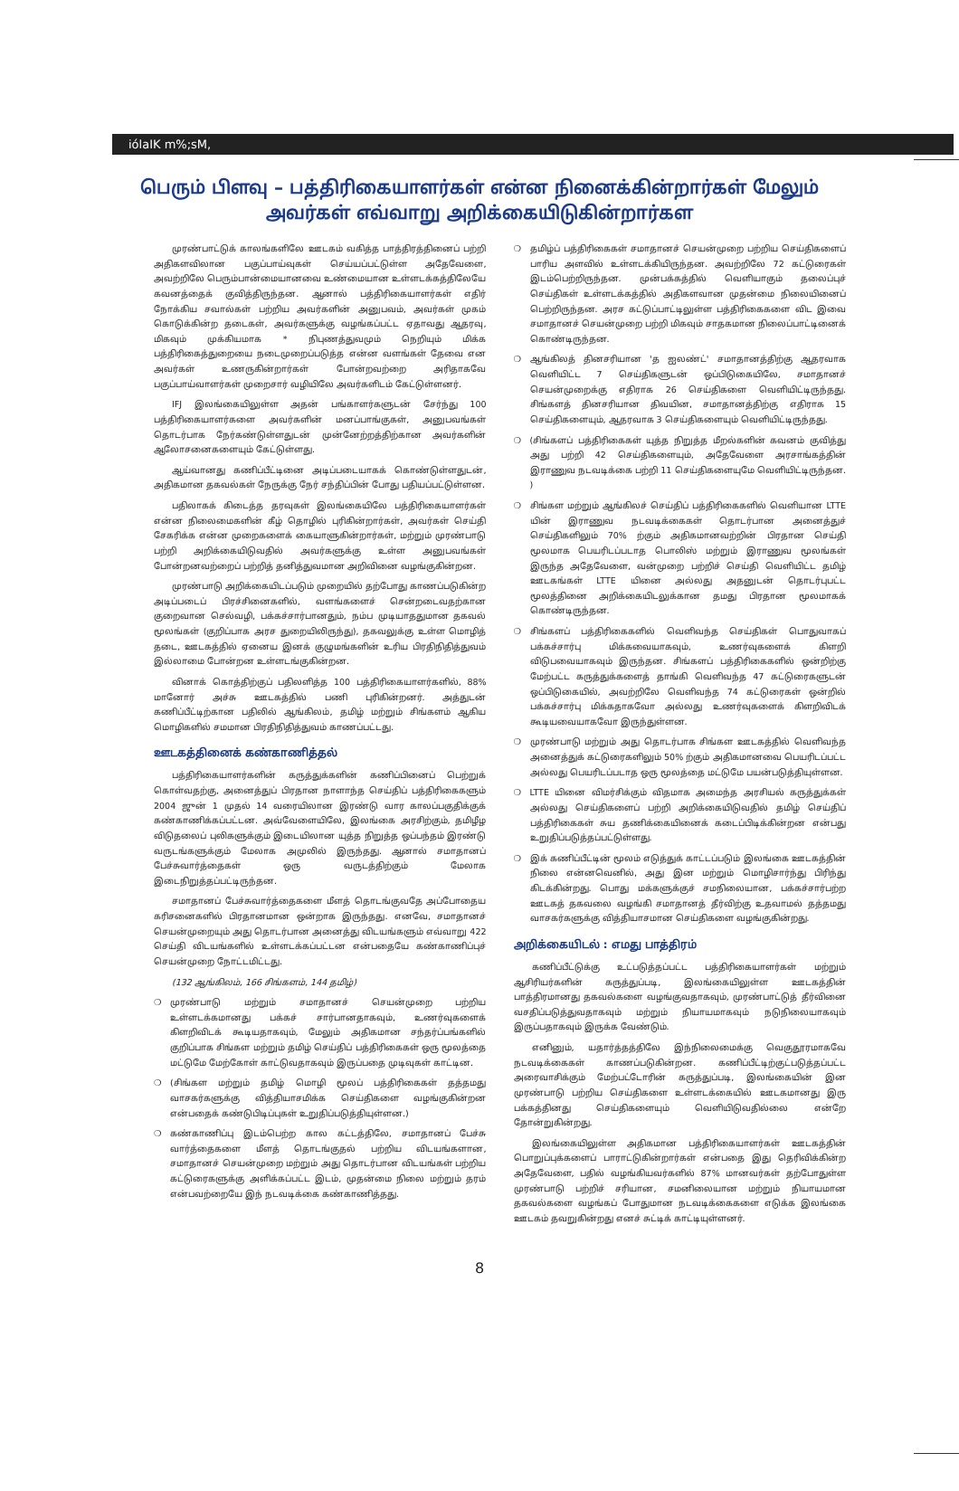iólaIK m%;sM,
பெரும் பிளவு – பத்திரிகையாளர்கள் என்ன நினைக்கின்றார்கள் மேலும் அவர்கள் எவ்வாறு அறிக்கையிடுகின்றார்கள
முரண்பாட்டுக் காலங்களிலே ஊடகம் வகித்த பாத்திரத்தினைப் பற்றி அதிகளவிலான பகுப்பாய்வுகள் செய்யப்பட்டுள்ள அதேவேளை, அவற்றிலே பெரும்பான்மையானவை உண்மையான உள்ளடக்கத்திலேயே கவனத்தைக் குவித்திருந்தன. ஆனால் பத்திரிகையாளர்கள் எதிர் நோக்கிய சவால்கள் பற்றிய அவர்களின் அனுபவம், அவர்கள் முகம் கொடுக்கின்ற தடைகள், அவர்களுக்கு வழங்கப்பட்ட ஏதாவது ஆதரவு, மிகவும் முக்கியமாக * நிபுணத்துவமும் நெறியும் மிக்க பத்திரிகைத்துறையை நடைமுறைப்படுத்த என்ன வளங்கள் தேவை என அவர்கள் உணருகின்றார்கள் போன்றவற்றை அரிதாகவே பகுப்பாய்வாளர்கள் முறைசார் வழியிலே அவர்களிடம் கேட்டுள்ளனர்.
IFJ இலங்கையிலுள்ள அதன் பங்காளர்களுடன் சேர்ந்து 100 பத்திரிகையாளர்களை அவர்களின் மனப்பாங்குகள், அனுபவங்கள் தொடர்பாக நேர்கண்டுள்ளதுடன் முன்னேற்றத்திற்கான அவர்களின் ஆலோசனைகளையும் கேட்டுள்ளது.
ஆய்வானது கணிப்பீட்டினை அடிப்படையாகக் கொண்டுள்ளதுடன், அதிகமான தகவல்கள் நேருக்கு நேர் சந்திப்பின் போது பதியப்பட்டுள்ளன.
பதிலாகக் கிடைத்த தரவுகள் இலங்கையிலே பத்திரிகையாளர்கள் என்ன நிலைமைகளின் கீழ் தொழில் புரிகின்றார்கள், அவர்கள் செய்தி சேகரிக்க என்ன முறைகளைக் கையாளுகின்றார்கள், மற்றும் முரண்பாடு பற்றி அறிக்கையிடுவதில் அவர்களுக்கு உள்ள அனுபவங்கள் போன்றனவற்றைப் பற்றித் தனித்துவமான அறிவினை வழங்குகின்றன.
முரண்பாடு அறிக்கையிடப்படும் முறையில் தற்போது காணப்படுகின்ற அடிப்படைப் பிரச்சினைகளில், வளங்களைச் சென்றடைவதற்கான குறைவான செல்வழி, பக்கச்சார்பானதும், நம்ப முடியாததுமான தகவல் மூலங்கள் (குறிப்பாக அரச துறையிலிருந்து), தகவலுக்கு உள்ள மொழித் தடை, ஊடகத்தில் ஏனைய இனக் குழுமங்களின் உரிய பிரதிநிதித்துவம் இல்லாமை போன்றன உள்ளடங்குகின்றன.
வினாக் கொத்திற்குப் பதிலளித்த 100 பத்திரிகையாளர்களில், 88% மானோர் அச்சு ஊடகத்தில் பணி புரிகின்றனர். அத்துடன் கணிப்பீட்டிற்கான பதிலில் ஆங்கிலம், தமிழ் மற்றும் சிங்களம் ஆகிய மொழிகளில் சமமான பிரதிநிதித்துவம் காணப்பட்டது.
ஊடகத்தினைக் கண்காணித்தல்
பத்திரிகையாளர்களின் கருத்துக்களின் கணிப்பினைப் பெற்றுக் கொள்வதற்கு, அனைத்துப் பிரதான நாளாந்த செய்திப் பத்திரிகைகளும் 2004 ஜுன் 1 முதல் 14 வரையிலான இரண்டு வார காலப்பகுதிக்குக் கண்காணிக்கப்பட்டன. அவ்வேளையிலே, இலங்கை அரசிற்கும், தமிழீழ விடுதலைப் புலிகளுக்கும் இடையிலான யுத்த நிறுத்த ஒப்பந்தம் இரண்டு வருடங்களுக்கும் மேலாக அமுலில் இருந்தது. ஆனால் சமாதானப் பேச்சுவார்த்தைகள் ஒரு வருடத்திற்கும் மேலாக இடைநிறுத்தப்பட்டிருந்தன.
சமாதானப் பேச்சுவார்த்தைகளை மீளத் தொடங்குவதே அப்போதைய கரிசனைகளில் பிரதானமான ஒன்றாக இருந்தது. எனவே, சமாதானச் செயன்முறையும் அது தொடர்பான அனைத்து விடயங்களும் எவ்வாறு 422 செய்தி விடயங்களில் உள்ளடக்கப்பட்டன என்பதையே கண்காணிப்புச் செயன்முறை நோட்டமிட்டது.
(132 ஆங்கிலம், 166 சிங்களம், 144 தமிழ்)
❍ முரண்பாடு மற்றும் சமாதானச் செயன்முறை பற்றிய உள்ளடக்கமானது பக்கச் சார்பானதாகவும், உணர்வுகளைக் கிளறிவிடக் கூடியதாகவும், மேலும் அதிகமான சந்தர்ப்பங்களில் குறிப்பாக சிங்கள மற்றும் தமிழ் செய்திப் பத்திரிகைகள் ஒரு மூலத்தை மட்டுமே மேற்கோள் காட்டுவதாகவும் இருப்பதை முடிவுகள் காட்டின.
❍ (சிங்கள மற்றும் தமிழ் மொழி மூலப் பத்திரிகைகள் தத்தமது வாசகர்களுக்கு வித்தியாசமிக்க செய்திகளை வழங்குகின்றன என்பதைக் கண்டுபிடிப்புகள் உறுதிப்படுத்தியுள்ளன.)
❍ கண்காணிப்பு இடம்பெற்ற கால கட்டத்திலே, சமாதானப் பேச்சு வார்த்தைகளை மீளத் தொடங்குதல் பற்றிய விடயங்களான, சமாதானச் செயன்முறை மற்றும் அது தொடர்பான விடயங்கள் பற்றிய கட்டுரைகளுக்கு அளிக்கப்பட்ட இடம், முதன்மை நிலை மற்றும் தரம் என்பவற்றையே இந் நடவடிக்கை கண்காணித்தது.
❍ தமிழ்ப் பத்திரிகைகள் சமாதானச் செயன்முறை பற்றிய செய்திகளைப் பாரிய அளவில் உள்ளடக்கியிருந்தன. அவற்றிலே 72 கட்டுரைகள் இடம்பெற்றிருந்தன. முன்பக்கத்தில் வெளியாகும் தலைப்புச் செய்திகள் உள்ளடக்கத்தில் அதிகளவான முதன்மை நிலையினைப் பெற்றிருந்தன. அரச கட்டுப்பாட்டிலுள்ள பத்திரிகைகளை விட இவை சமாதானச் செயன்முறை பற்றி மிகவும் சாதகமான நிலைப்பாட்டினைக் கொண்டிருந்தன.
❍ ஆங்கிலத் தினசரியான 'த ஐலண்ட்' சமாதானத்திற்கு ஆதரவாக வெளியிட்ட 7 செய்திகளுடன் ஒப்பிடுகையிலே, சமாதானச் செயன்முறைக்கு எதிராக 26 செய்திகளை வெளியிட்டிருந்தது. சிங்களத் தினசரியான திவயின, சமாதானத்திற்கு எதிராக 15 செய்திகளையும், ஆதரவாக 3 செய்திகளையும் வெளியிட்டிருந்தது.
❍ (சிங்களப் பத்திரிகைகள் யுத்த நிறுத்த மீறல்களின் கவனம் குவித்து அது பற்றி 42 செய்திகளையும், அதேவேளை அரசாங்கத்தின் இராணுவ நடவடிக்கை பற்றி 11 செய்திகளையுமே வெளியிட்டிருந்தன. )
❍ சிங்கள மற்றும் ஆங்கிலச் செய்திப் பத்திரிகைகளில் வெளியான LTTE யின் இராணுவ நடவடிக்கைகள் தொடர்பான அனைத்துச் செய்திகளிலும் 70% ற்கும் அதிகமானவற்றின் பிரதான செய்தி மூலமாக பெயரிடப்படாத பொலிஸ் மற்றும் இராணுவ மூலங்கள் இருந்த அதேவேளை, வன்முறை பற்றிச் செய்தி வெளியிட்ட தமிழ் ஊடகங்கள் LTTE யினை அல்லது அதனுடன் தொடர்புபட்ட மூலத்தினை அறிக்கையிடலுக்கான தமது பிரதான மூலமாகக் கொண்டிருந்தன.
❍ சிங்களப் பத்திரிகைகளில் வெளிவந்த செய்திகள் பொதுவாகப் பக்கச்சார்பு மிக்கவையாகவும், உணர்வுகளைக் கிளறி விடுபவையாகவும் இருந்தன. சிங்களப் பத்திரிகைகளில் ஒன்றிற்கு மேற்பட்ட கருத்துக்களைத் தாங்கி வெளிவந்த 47 கட்டுரைகளுடன் ஒப்பிடுகையில், அவற்றிலே வெளிவந்த 74 கட்டுரைகள் ஒன்றில் பக்கச்சார்பு மிக்கதாகவோ அல்லது உணர்வுகளைக் கிளறிவிடக் கூடியவையாகவோ இருந்துள்ளன.
❍ முரண்பாடு மற்றும் அது தொடர்பாக சிங்கள ஊடகத்தில் வெளிவந்த அனைத்துக் கட்டுரைகளிலும் 50% ற்கும் அதிகமானவை பெயரிடப்பட்ட அல்லது பெயரிடப்படாத ஒரு மூலத்தை மட்டுமே பயன்படுத்தியுள்ளன.
❍ LTTE யினை விமர்சிக்கும் விதமாக அமைந்த அரசியல் கருத்துக்கள் அல்லது செய்திகளைப் பற்றி அறிக்கையிடுவதில் தமிழ் செய்திப் பத்திரிகைகள் சுய தணிக்கையினைக் கடைப்பிடிக்கின்றன என்பது உறுதிப்படுத்தப்பட்டுள்ளது.
❍ இக் கணிப்பீட்டின் மூலம் எடுத்துக் காட்டப்படும் இலங்கை ஊடகத்தின் நிலை என்னவெனில், அது இன மற்றும் மொழிசார்ந்து பிரிந்து கிடக்கின்றது. பொது மக்களுக்குச் சமநிலையான, பக்கச்சார்பற்ற ஊடகத் தகவலை வழங்கி சமாதானத் தீர்விற்கு உதவாமல் தத்தமது வாசகர்களுக்கு வித்தியாசமான செய்திகளை வழங்குகின்றது.
அறிக்கையிடல் : எமது பாத்திரம்
கணிப்பீட்டுக்கு உட்படுத்தப்பட்ட பத்திரிகையாளர்கள் மற்றும் ஆசிரியர்களின் கருத்துப்படி, இலங்கையிலுள்ள ஊடகத்தின் பாத்திரமானது தகவல்களை வழங்குவதாகவும், முரண்பாட்டுத் தீர்வினை வசதிப்படுத்துவதாகவும் மற்றும் நியாயமாகவும் நடுநிலையாகவும் இருப்பதாகவும் இருக்க வேண்டும்.
எனினும், யதார்த்தத்திலே இந்நிலைமைக்கு வெகுதூரமாகவே நடவடிக்கைகள் காணப்படுகின்றன. கணிப்பீட்டிற்குட்படுத்தப்பட்ட அரைவாசிக்கும் மேற்பட்டோரின் கருத்துப்படி, இலங்கையின் இன முரண்பாடு பற்றிய செய்திகளை உள்ளடக்கையில் ஊடகமானது இரு பக்கத்தினது செய்திகளையும் வெளியிடுவதில்லை என்றே தோன்றுகின்றது.
இலங்கையிலுள்ள அதிகமான பத்திரிகையாளர்கள் ஊடகத்தின் பொறுப்புக்களைப் பாராட்டுகின்றார்கள் என்பதை இது தெரிவிக்கின்ற அதேவேளை, பதில் வழங்கியவர்களில் 87% மானவர்கள் தற்போதுள்ள முரண்பாடு பற்றிச் சரியான, சமனிலையான மற்றும் நியாயமான தகவல்களை வழங்கப் போதுமான நடவடிக்கைகளை எடுக்க இலங்கை ஊடகம் தவறுகின்றது எனச் சுட்டிக் காட்டியுள்ளனர்.
8